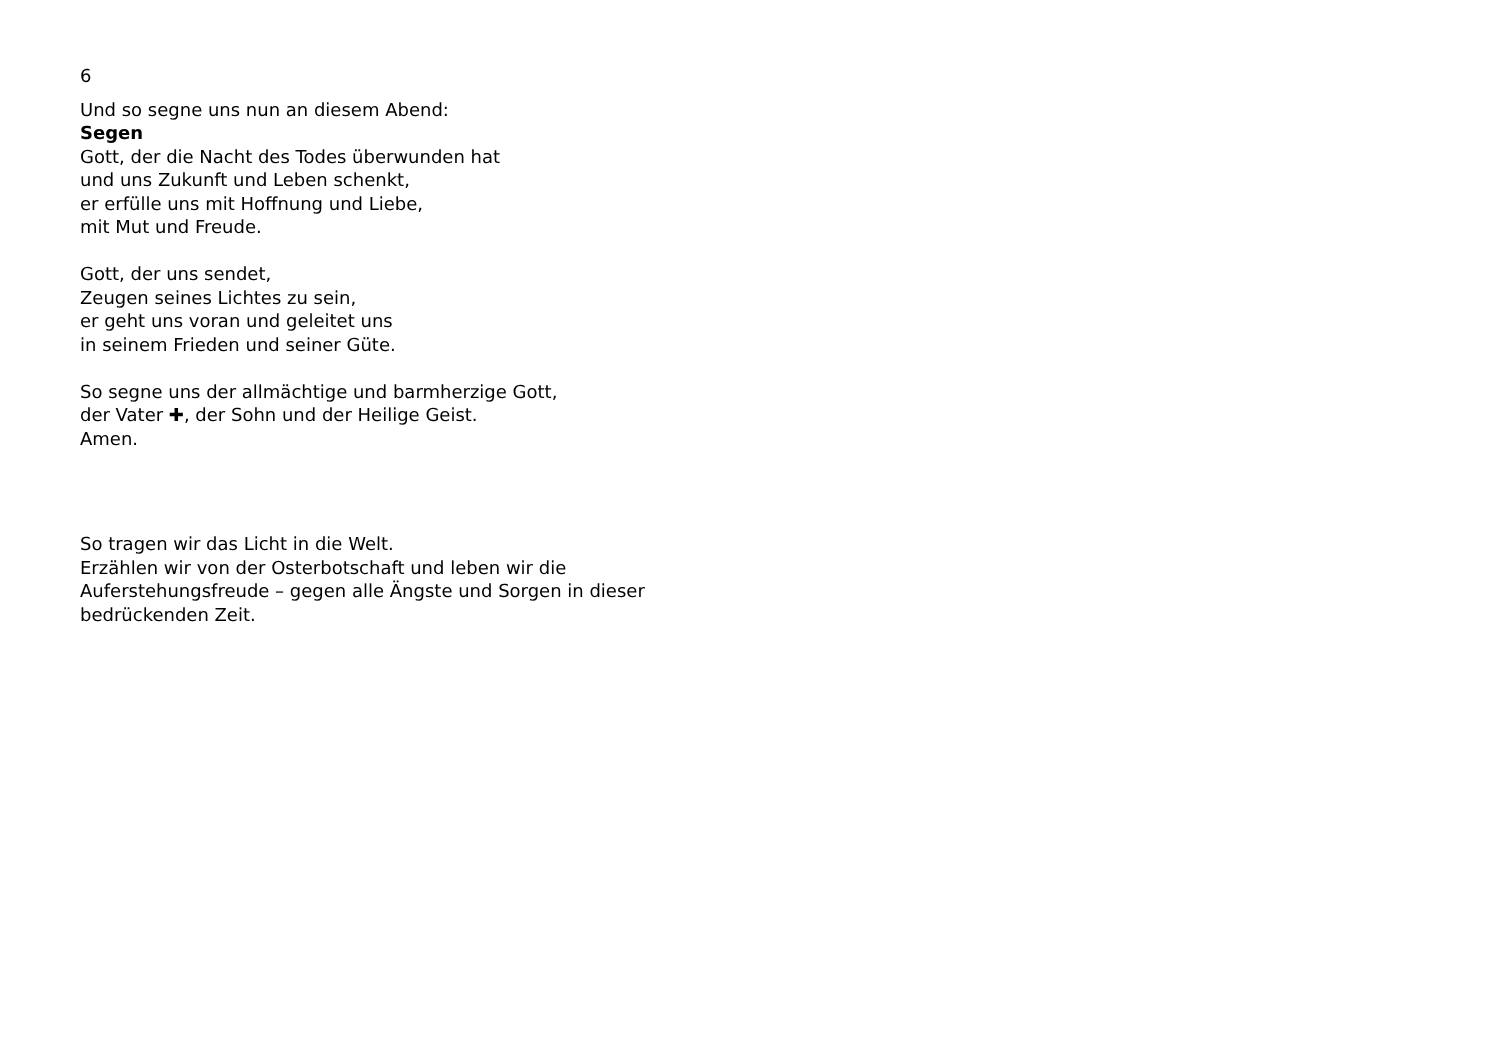6
Und so segne uns nun an diesem Abend:
Segen
Gott, der die Nacht des Todes überwunden hat
und uns Zukunft und Leben schenkt,
er erfülle uns mit Hoffnung und Liebe,
mit Mut und Freude.
Gott, der uns sendet,
Zeugen seines Lichtes zu sein,
er geht uns voran und geleitet uns
in seinem Frieden und seiner Güte.
So segne uns der allmächtige und barmherzige Gott,
der Vater ✚, der Sohn und der Heilige Geist.
Amen.
So tragen wir das Licht in die Welt.
Erzählen wir von der Osterbotschaft und leben wir die
Auferstehungsfreude – gegen alle Ängste und Sorgen in dieser
bedrückenden Zeit.